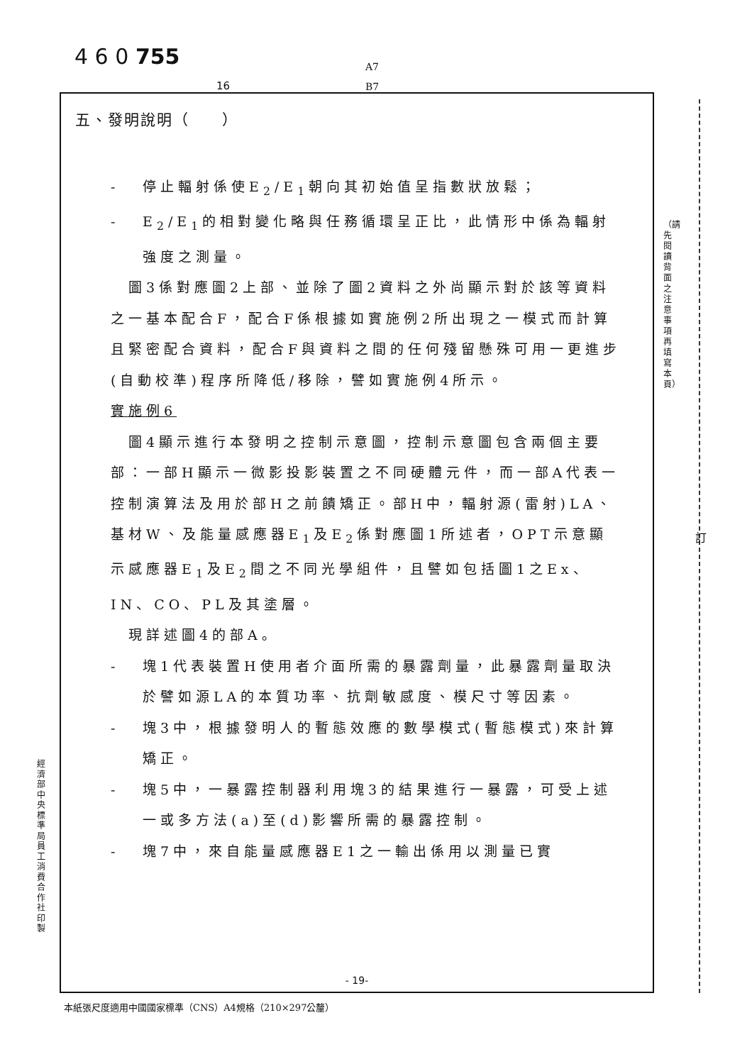4 6 0 755
A7
B7
16
五、發明說明（　　）
- 停止輻射係使E<sub>2</sub>/E<sub>1</sub>朝向其初始值呈指數狀放鬆；
- E<sub>2</sub>/E<sub>1</sub>的相對變化略與任務循環呈正比，此情形中係為輻射強度之測量。
　圖3係對應圖2上部、並除了圖2資料之外尚顯示對於該等資料之一基本配合F，配合F係根據如實施例2所出現之一模式而計算且緊密配合資料，配合F與資料之間的任何殘留懸殊可用一更進步(自動校準)程序所降低/移除，譬如實施例4所示。
實施例6
　圖4顯示進行本發明之控制示意圖，控制示意圖包含兩個主要部：一部H顯示一微影投影裝置之不同硬體元件，而一部A代表一控制演算法及用於部H之前饋矯正。部H中，輻射源(雷射)LA、基材W、及能量感應器E<sub>1</sub>及E<sub>2</sub>係對應圖1所述者，OPT示意顯示感應器E<sub>1</sub>及E<sub>2</sub>間之不同光學組件，且譬如包括圖1之Ex、IN、CO、PL及其塗層。
　現詳述圖4的部A。
- 塊1代表裝置H使用者介面所需的暴露劑量，此暴露劑量取決於譬如源LA的本質功率、抗劑敏感度、模尺寸等因素。
- 塊3中，根據發明人的暫態效應的數學模式(暫態模式)來計算矯正。
- 塊5中，一暴露控制器利用塊3的結果進行一暴露，可受上述一或多方法(a)至(d)影響所需的暴露控制。
- 塊7中，來自能量感應器E1之一輸出係用以測量已實
- 19-
（請先閱讀背面之注意事項再填寫本頁）
訂
經濟部中央標準局員工消費合作社印製
本紙張尺度適用中國國家標準（CNS）A4規格（210×297公釐）